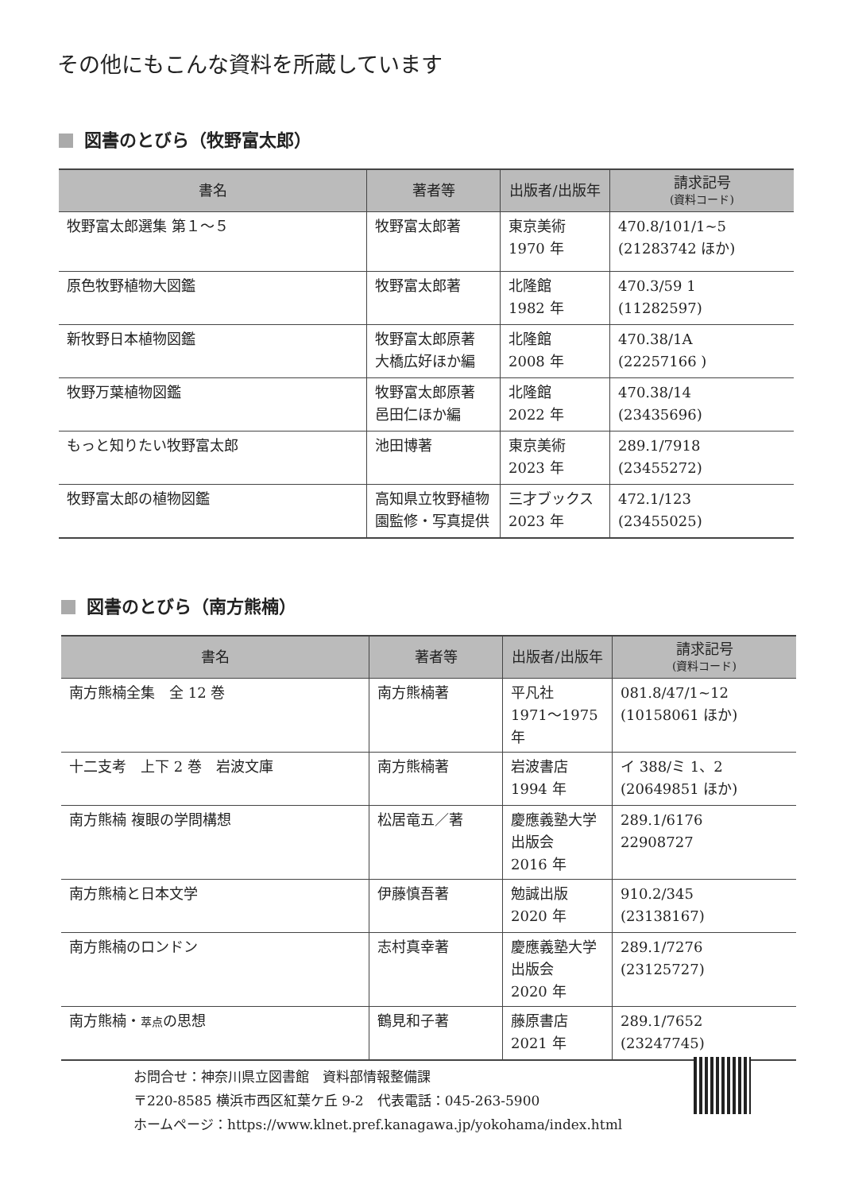その他にもこんな資料を所蔵しています
図書のとびら（牧野富太郎）
| 書名 | 著者等 | 出版者/出版年 | 請求記号 (資料コード) |
| --- | --- | --- | --- |
| 牧野富太郎選集 第１～５ | 牧野富太郎著 | 東京美術 1970 年 | 470.8/101/1~5 (21283742 ほか) |
| 原色牧野植物大図鑑 | 牧野富太郎著 | 北隆館 1982 年 | 470.3/59 1 (11282597) |
| 新牧野日本植物図鑑 | 牧野富太郎原著 大橋広好ほか編 | 北隆館 2008 年 | 470.38/1A (22257166 ) |
| 牧野万葉植物図鑑 | 牧野富太郎原著 邑田仁ほか編 | 北隆館 2022 年 | 470.38/14 (23435696) |
| もっと知りたい牧野富太郎 | 池田博著 | 東京美術 2023 年 | 289.1/7918 (23455272) |
| 牧野富太郎の植物図鑑 | 高知県立牧野植物園監修・写真提供 | 三才ブックス 2023 年 | 472.1/123 (23455025) |
図書のとびら（南方熊楠）
| 書名 | 著者等 | 出版者/出版年 | 請求記号 (資料コード) |
| --- | --- | --- | --- |
| 南方熊楠全集 全 12 巻 | 南方熊楠著 | 平凡社 1971～1975 年 | 081.8/47/1~12 (10158061 ほか) |
| 十二支考 上下 2 巻 岩波文庫 | 南方熊楠著 | 岩波書店 1994 年 | イ 388/ミ 1、2 (20649851 ほか) |
| 南方熊楠 複眼の学問構想 | 松居竜五／著 | 慶應義塾大学出版会 2016 年 | 289.1/6176 22908727 |
| 南方熊楠と日本文学 | 伊藤慎吾著 | 勉誠出版 2020 年 | 910.2/345 (23138167) |
| 南方熊楠のロンドン | 志村真幸著 | 慶應義塾大学出版会 2020 年 | 289.1/7276 (23125727) |
| 南方熊楠・ 萃点 の思想 | 鶴見和子著 | 藤原書店 2021 年 | 289.1/7652 (23247745) |
お問合せ：神奈川県立図書館　資料部情報整備課
〒220-8585 横浜市西区紅葉ケ丘 9-2　代表電話：045-263-5900
ホームページ：https://www.klnet.pref.kanagawa.jp/yokohama/index.html